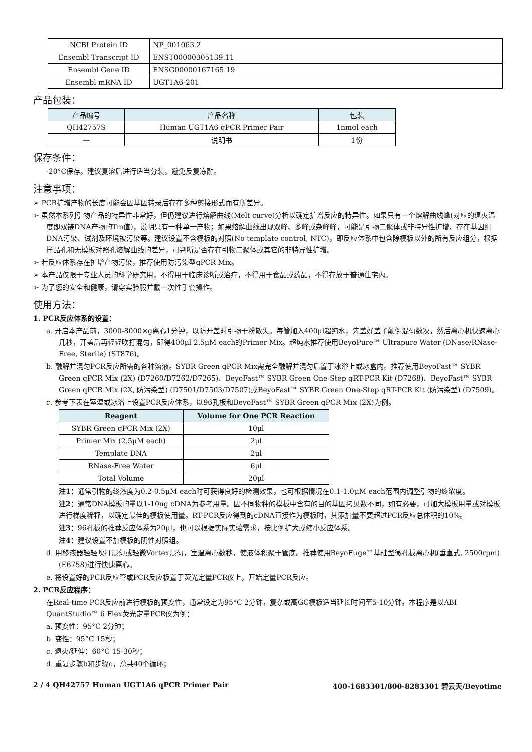| NCBI Protein ID | NP_001063.2 |
| Ensembl Transcript ID | ENST00000305139.11 |
| Ensembl Gene ID | ENSG00000167165.19 |
| Ensembl mRNA ID | UGT1A6-201 |
产品包装：
| 产品编号 | 产品名称 | 包装 |
| --- | --- | --- |
| QH42757S | Human UGT1A6 qPCR Primer Pair | 1nmol each |
| — | 说明书 | 1份 |
保存条件：
-20°C保存。建议复溶后进行适当分装，避免反复冻融。
注意事项：
➢ PCR扩增产物的长度可能会因基因转录后存在多种剪接形式而有所差异。
➢ 虽然本系列引物产品的特异性非常好，但仍建议进行熔解曲线(Melt curve)分析以确定扩增反应的特异性。如果只有一个熔解曲线峰(对应的退火温度即双链DNA产物的Tm值)，说明只有一种单一产物；如果熔解曲线出现双峰、多峰或杂峰峰，可能是引物二聚体或非特异性扩增、存在基因组DNA污染、试剂及环境被污染等。建议设置不含模板的对照(No template control, NTC)，即反应体系中包含除模板以外的所有反应组分，根据样品孔和无模板对照孔熔解曲线的差异，可判断是否存在引物二聚体或其它的非特异性扩增。
➢ 若反应体系存在扩增产物污染，推荐使用防污染型qPCR Mix。
➢ 本产品仅限于专业人员的科学研究用，不得用于临床诊断或治疗，不得用于食品或药品，不得存放于普通住宅内。
➢ 为了您的安全和健康，请穿实验服并戴一次性手套操作。
使用方法：
1. PCR反应体系的设置：
a. 开启本产品前，3000-8000×g离心1分钟，以防开盖时引物干粉散失。每管加入400μl超纯水，先盖好盖子颠倒混匀数次，然后离心机快速离心几秒，开盖后再轻轻吹打混匀，即得400μl 2.5μM each的Primer Mix。超纯水推荐使用BeyoPure™ Ultrapure Water (DNase/RNase-Free, Sterile) (ST876)。
b. 融解并混匀PCR反应所需的各种溶液。SYBR Green qPCR Mix需完全融解并混匀后置于冰浴上或冰盒内。推荐使用BeyoFast™ SYBR Green qPCR Mix (2X) (D7260/D7262/D7265)、BeyoFast™ SYBR Green One-Step qRT-PCR Kit (D7268)、BeyoFast™ SYBR Green qPCR Mix (2X, 防污染型) (D7501/D7503/D7507)或BeyoFast™ SYBR Green One-Step qRT-PCR Kit (防污染型) (D7509)。
c. 参考下表在室温或冰浴上设置PCR反应体系，以96孔板和BeyoFast™ SYBR Green qPCR Mix (2X)为例。
| Reagent | Volume for One PCR Reaction |
| --- | --- |
| SYBR Green qPCR Mix (2X) | 10μl |
| Primer Mix (2.5μM each) | 2μl |
| Template DNA | 2μl |
| RNase-Free Water | 6μl |
| Total Volume | 20μl |
注1：通常引物的终浓度为0.2-0.5μM each时可获得良好的检测效果，也可根据情况在0.1-1.0μM each范围内调整引物的终浓度。
注2：通常DNA模板的量以1-10ng cDNA为参考用量。因不同物种的模板中含有的目的基因拷贝数不同，如有必要，可加大模板用量或对模板进行梯度稀释，以确定最佳的模板使用量。RT-PCR反应得到的cDNA直接作为模板时，其添加量不要超过PCR反应总体积的10%。
注3：96孔板的推荐反应体系为20μl，也可以根据实际实验需求，按比例扩大或缩小反应体系。
注4：建议设置不加模板的阴性对照组。
d. 用移液器轻轻吹打混匀或轻微Vortex混匀，室温离心数秒，使液体积聚于管底。推荐使用BeyoFuge™基础型微孔板离心机(垂直式, 2500rpm) (E6758)进行快速离心。
e. 将设置好的PCR反应管或PCR反应板置于荧光定量PCR仪上，开始定量PCR反应。
2. PCR反应程序：
在Real-time PCR反应前进行模板的预变性，通常设定为95°C 2分钟，复杂或高GC模板适当延长时间至5-10分钟。本程序是以ABI QuantStudio™ 6 Flex荧光定量PCR仪为例：
a. 预变性：95°C 2分钟；
b. 变性：95°C 15秒；
c. 退火/延伸：60°C 15-30秒；
d. 重复步骤b和步骤c，总共40个循环；
2 / 4 QH42757 Human UGT1A6 qPCR Primer Pair 400-1683301/800-8283301 碧云天/Beyotime